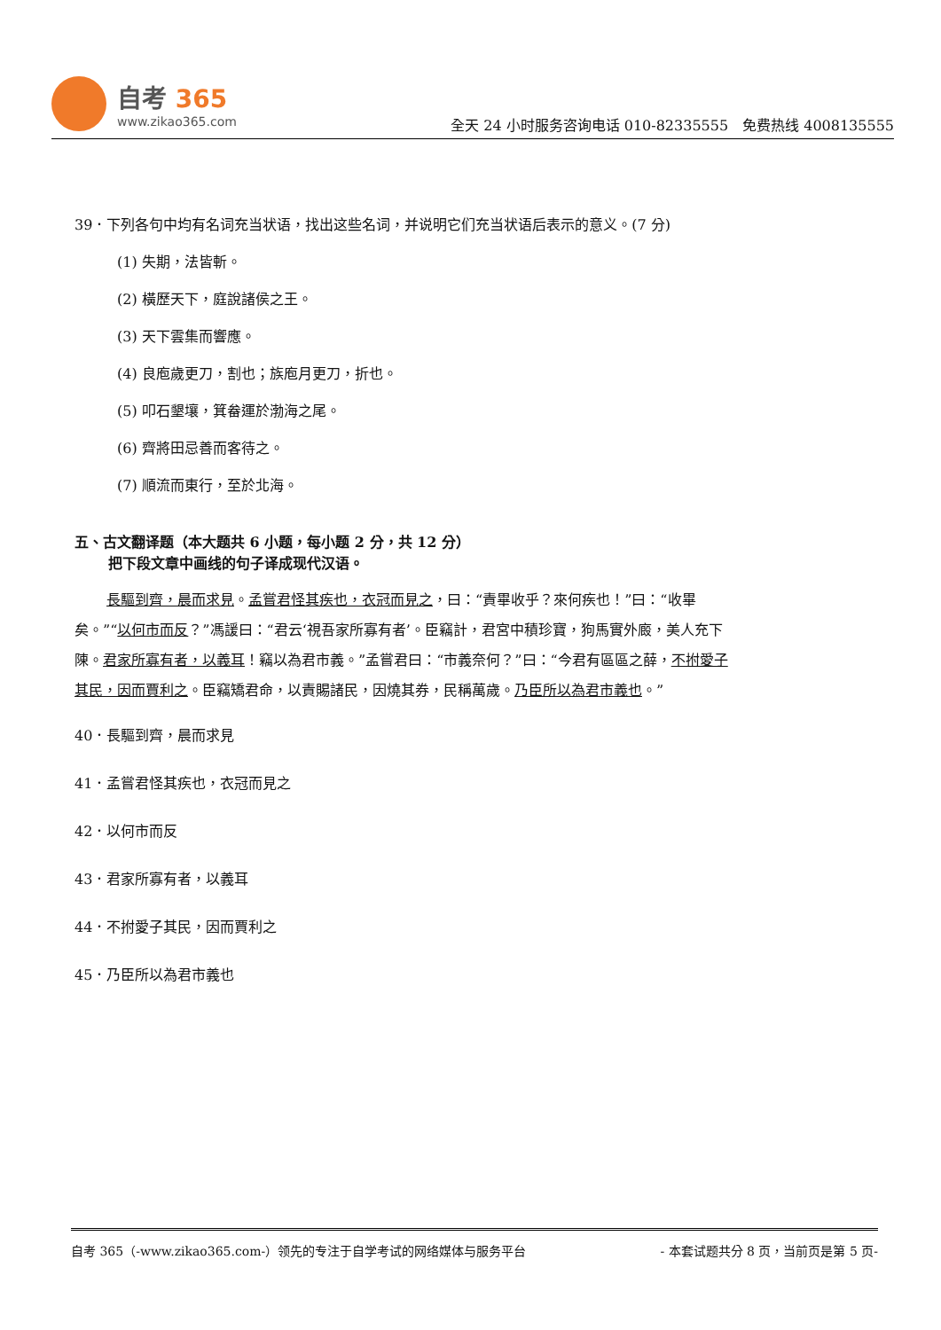自考 365
www.zikao365.com
全天 24 小时服务咨询电话 010-82335555　免费热线 4008135555
39．下列各句中均有名词充当状语，找出这些名词，并说明它们充当状语后表示的意义。(7 分)
(1) 失期，法皆斬。
(2) 橫歷天下，庭說諸侯之王。
(3) 天下雲集而響應。
(4) 良庖歲更刀，割也；族庖月更刀，折也。
(5) 叩石墾壤，箕畚運於渤海之尾。
(6) 齊將田忌善而客待之。
(7) 順流而東行，至於北海。
五、古文翻译题（本大题共 6 小题，每小题 2 分，共 12 分）
把下段文章中画线的句子译成现代汉语。
長驅到齊，晨而求見。孟嘗君怪其疾也，衣冠而見之，曰：“責畢收乎？來何疾也！”曰：“收畢矣。”“以何市而反？”馮諼曰：“君云‘視吾家所寡有者’。臣竊計，君宮中積珍寶，狗馬實外廄，美人充下陳。君家所寡有者，以義耳！竊以為君市義。”孟嘗君曰：“市義奈何？”曰：“今君有區區之薛，不拊愛子其民，因而賈利之。臣竊矯君命，以責賜諸民，因燒其券，民稱萬歲。乃臣所以為君市義也。”
40．長驅到齊，晨而求見
41．孟嘗君怪其疾也，衣冠而見之
42．以何市而反
43．君家所寡有者，以義耳
44．不拊愛子其民，因而賈利之
45．乃臣所以為君市義也
自考 365（-www.zikao365.com-）领先的专注于自学考试的网络媒体与服务平台 - 本套试题共分 8 页，当前页是第 5 页-